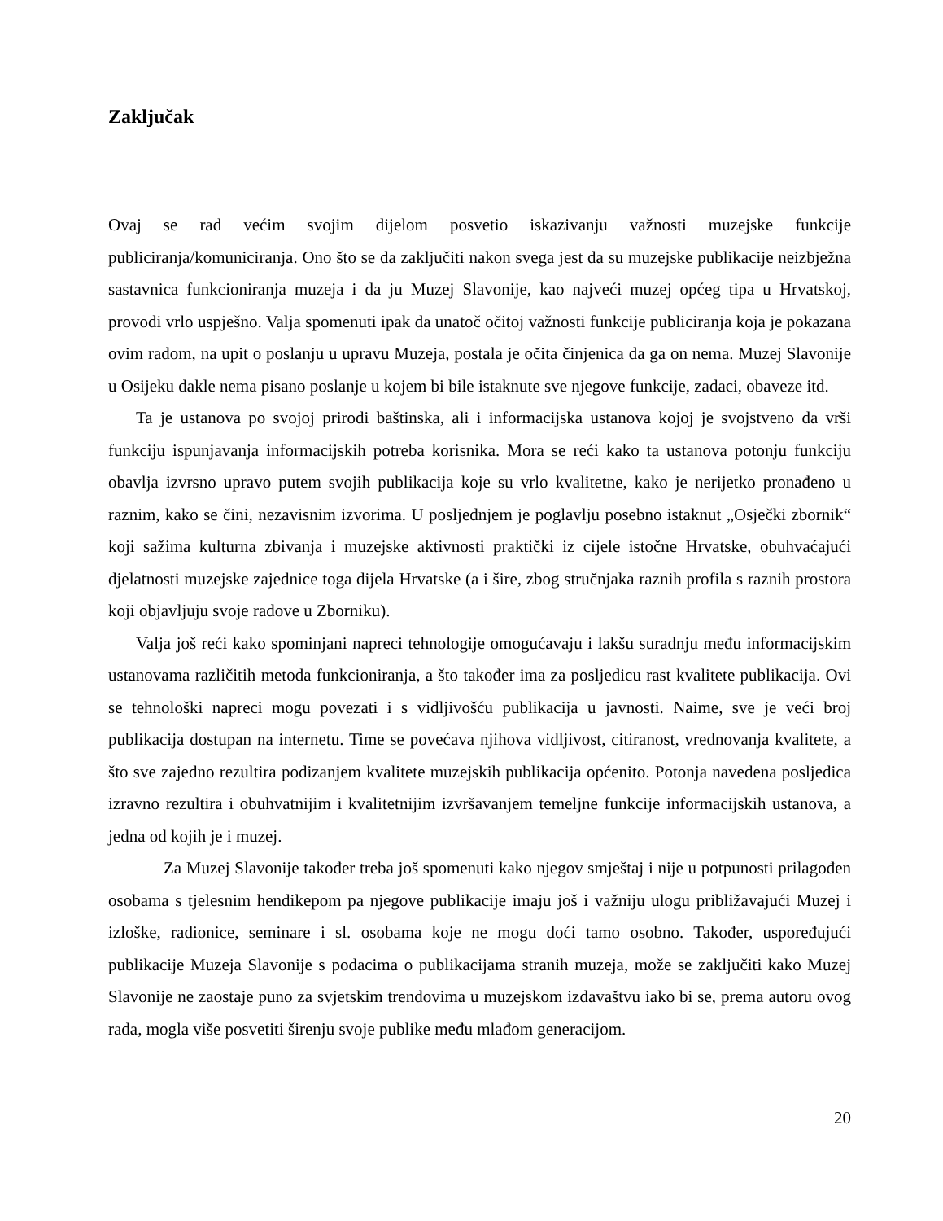Zaključak
Ovaj se rad većim svojim dijelom posvetio iskazivanju važnosti muzejske funkcije publiciranja/komuniciranja. Ono što se da zaključiti nakon svega jest da su muzejske publikacije neizbježna sastavnica funkcioniranja muzeja i da ju Muzej Slavonije, kao najveći muzej općeg tipa u Hrvatskoj, provodi vrlo uspješno. Valja spomenuti ipak da unatoč očitoj važnosti funkcije publiciranja koja je pokazana ovim radom, na upit o poslanju u upravu Muzeja, postala je očita činjenica da ga on nema. Muzej Slavonije u Osijeku dakle nema pisano poslanje u kojem bi bile istaknute sve njegove funkcije, zadaci, obaveze itd.
Ta je ustanova po svojoj prirodi baštinska, ali i informacijska ustanova kojoj je svojstveno da vrši funkciju ispunjavanja informacijskih potreba korisnika. Mora se reći kako ta ustanova potonju funkciju obavlja izvrsno upravo putem svojih publikacija koje su vrlo kvalitetne, kako je nerijetko pronađeno u raznim, kako se čini, nezavisnim izvorima. U posljednjem je poglavlju posebno istaknut „Osječki zbornik“ koji sažima kulturna zbivanja i muzejske aktivnosti praktički iz cijele istočne Hrvatske, obuhvaćajući djelatnosti muzejske zajednice toga dijela Hrvatske (a i šire, zbog stručnjaka raznih profila s raznih prostora koji objavljuju svoje radove u Zborniku).
Valja još reći kako spominjani napreci tehnologije omogućavaju i lakšu suradnju među informacijskim ustanovama različitih metoda funkcioniranja, a što također ima za posljedicu rast kvalitete publikacija. Ovi se tehnološki napreci mogu povezati i s vidljivošću publikacija u javnosti. Naime, sve je veći broj publikacija dostupan na internetu. Time se povećava njihova vidljivost, citiranost, vrednovanja kvalitete, a što sve zajedno rezultira podizanjem kvalitete muzejskih publikacija općenito. Potonja navedena posljedica izravno rezultira i obuhvatnijim i kvalitetnijim izvršavanjem temeljne funkcije informacijskih ustanova, a jedna od kojih je i muzej.
Za Muzej Slavonije također treba još spomenuti kako njegov smještaj i nije u potpunosti prilagođen osobama s tjelesnim hendikepom pa njegove publikacije imaju još i važniju ulogu približavajući Muzej i izloške, radionice, seminare i sl. osobama koje ne mogu doći tamo osobno. Također, uspoređujući publikacije Muzeja Slavonije s podacima o publikacijama stranih muzeja, može se zaključiti kako Muzej Slavonije ne zaostaje puno za svjetskim trendovima u muzejskom izdavaštvu iako bi se, prema autoru ovog rada, mogla više posvetiti širenju svoje publike među mlađom generacijom.
20